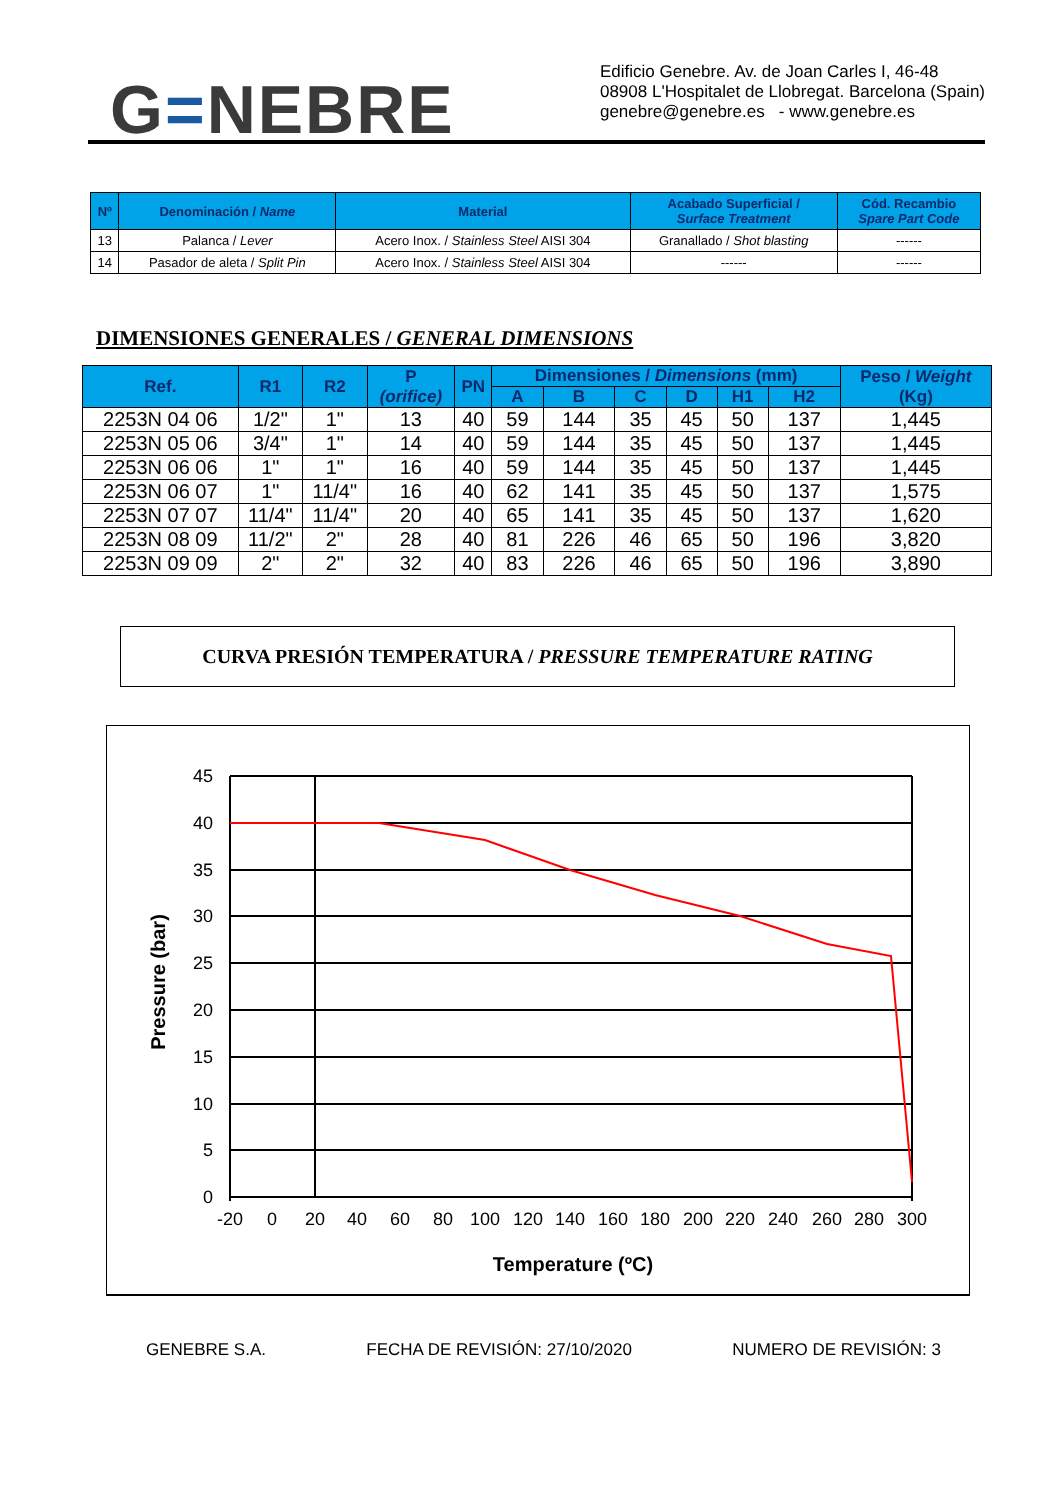G=NEBRE
Edificio Genebre. Av. de Joan Carles I, 46-48
08908 L'Hospitalet de Llobregat. Barcelona (Spain)
genebre@genebre.es - www.genebre.es
| Nº | Denominación / Name | Material | Acabado Superficial / Surface Treatment | Cód. Recambio Spare Part Code |
| --- | --- | --- | --- | --- |
| 13 | Palanca / Lever | Acero Inox. / Stainless Steel AISI 304 | Granallado / Shot blasting | ------ |
| 14 | Pasador de aleta / Split Pin | Acero Inox. / Stainless Steel AISI 304 | ------ | ------ |
DIMENSIONES GENERALES / GENERAL DIMENSIONS
| Ref. | R1 | R2 | P (orifice) | PN | Dimensiones / Dimensions (mm) | | | | | | Peso / Weight (Kg) |
| --- | --- | --- | --- | --- | --- | --- | --- | --- | --- | --- | --- |
| | | | | | A | B | C | D | H1 | H2 | |
| 2253N 04 06 | 1/2" | 1" | 13 | 40 | 59 | 144 | 35 | 45 | 50 | 137 | 1,445 |
| 2253N 05 06 | 3/4" | 1" | 14 | 40 | 59 | 144 | 35 | 45 | 50 | 137 | 1,445 |
| 2253N 06 06 | 1" | 1" | 16 | 40 | 59 | 144 | 35 | 45 | 50 | 137 | 1,445 |
| 2253N 06 07 | 1" | 11/4" | 16 | 40 | 62 | 141 | 35 | 45 | 50 | 137 | 1,575 |
| 2253N 07 07 | 11/4" | 11/4" | 20 | 40 | 65 | 141 | 35 | 45 | 50 | 137 | 1,620 |
| 2253N 08 09 | 11/2" | 2" | 28 | 40 | 81 | 226 | 46 | 65 | 50 | 196 | 3,820 |
| 2253N 09 09 | 2" | 2" | 32 | 40 | 83 | 226 | 46 | 65 | 50 | 196 | 3,890 |
CURVA PRESIÓN TEMPERATURA / PRESSURE TEMPERATURE RATING
45
40
35
30
25
20
15
10
5
0
-20
0
20
40
60
80
100
120
140
160
180
200
220
240
260
280
300
Temperature (ºC)
Pressure (bar)
GENEBRE S.A. FECHA DE REVISIÓN: 27/10/2020 NUMERO DE REVISIÓN: 3